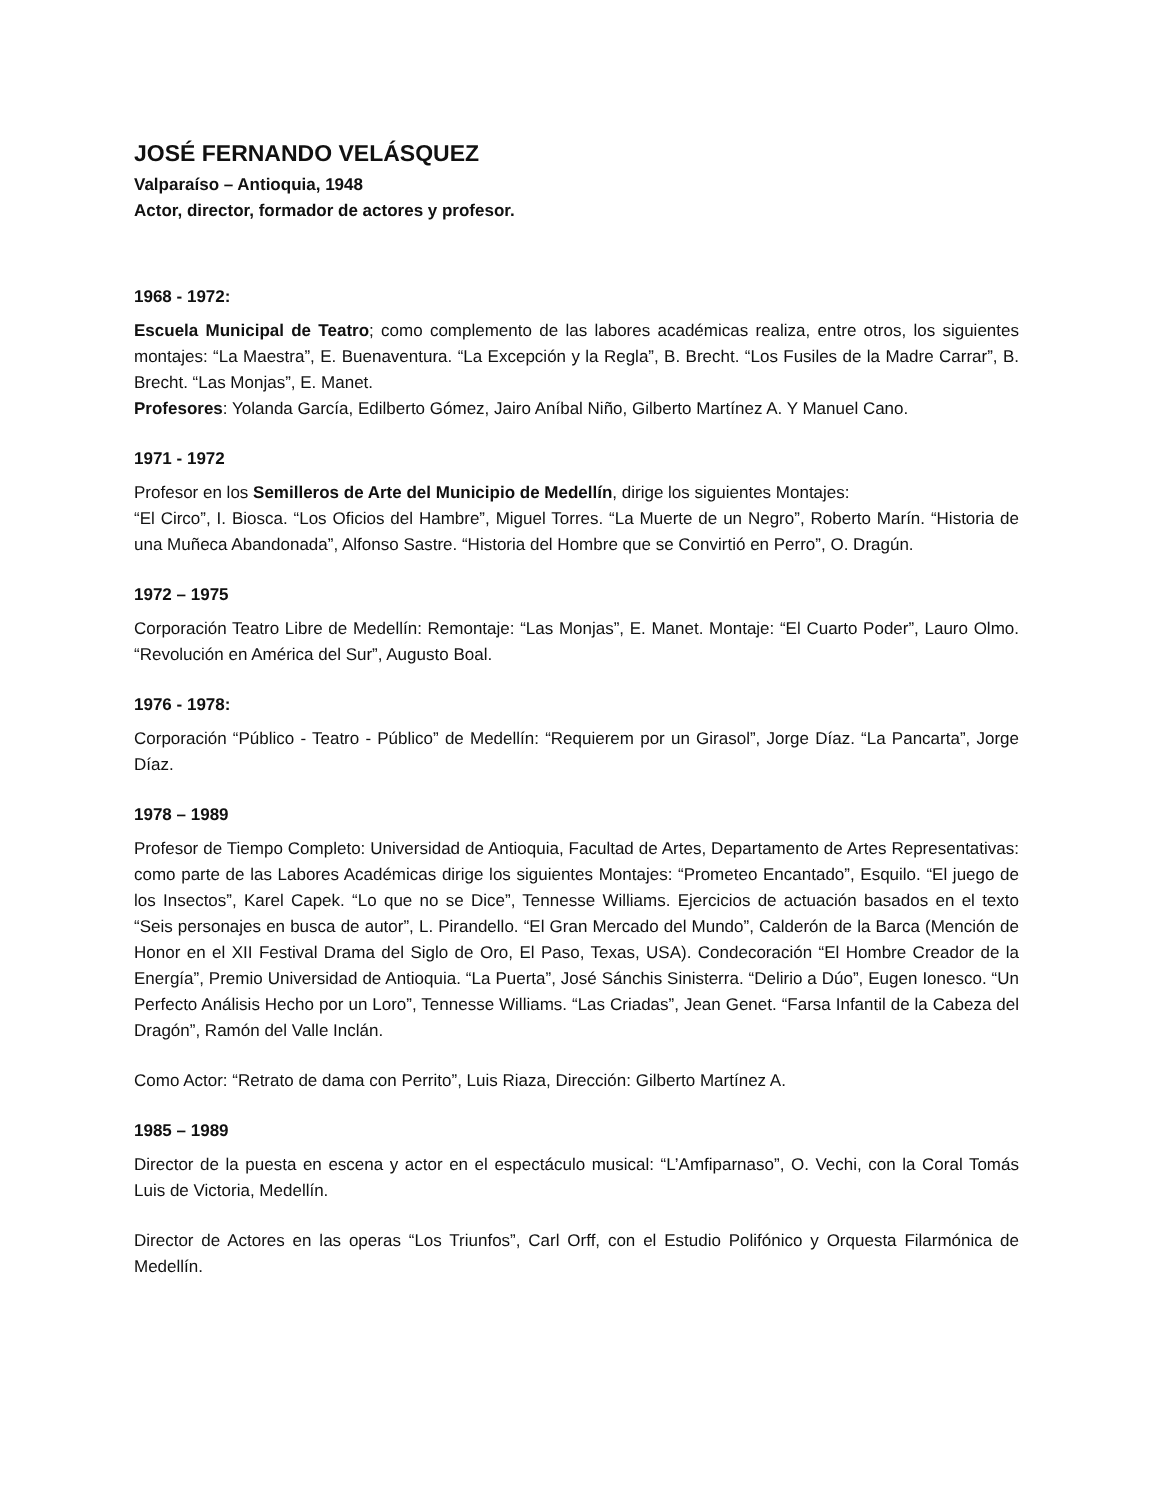JOSÉ FERNANDO VELÁSQUEZ
Valparaíso – Antioquia, 1948
Actor, director, formador de actores y profesor.
1968 - 1972:
Escuela Municipal de Teatro; como complemento de las labores académicas realiza, entre otros, los siguientes montajes: “La Maestra”, E. Buenaventura. “La Excepción y la Regla”, B. Brecht. “Los Fusiles de la Madre Carrar”, B. Brecht. “Las Monjas”, E. Manet.
Profesores: Yolanda García, Edilberto Gómez, Jairo Aníbal Niño, Gilberto Martínez A. Y Manuel Cano.
1971 - 1972
Profesor en los Semilleros de Arte del Municipio de Medellín, dirige los siguientes Montajes:
“El Circo”, I. Biosca. “Los Oficios del Hambre”, Miguel Torres. “La Muerte de un Negro”, Roberto Marín. “Historia de una Muñeca Abandonada”, Alfonso Sastre. “Historia del Hombre que se Convirtió en Perro”, O. Dragún.
1972 – 1975
Corporación Teatro Libre de Medellín: Remontaje: “Las Monjas”, E. Manet. Montaje: “El Cuarto Poder”, Lauro Olmo. “Revolución en América del Sur”, Augusto Boal.
1976 - 1978:
Corporación “Público - Teatro - Público” de Medellín: “Requierem por un Girasol”, Jorge Díaz. “La Pancarta”, Jorge Díaz.
1978 – 1989
Profesor de Tiempo Completo: Universidad de Antioquia, Facultad de Artes, Departamento de Artes Representativas: como parte de las Labores Académicas dirige los siguientes Montajes: “Prometeo Encantado”, Esquilo. “El juego de los Insectos”, Karel Capek. “Lo que no se Dice”, Tennesse Williams. Ejercicios de actuación basados en el texto “Seis personajes en busca de autor”, L. Pirandello. “El Gran Mercado del Mundo”, Calderón de la Barca (Mención de Honor en el XII Festival Drama del Siglo de Oro, El Paso, Texas, USA). Condecoración “El Hombre Creador de la Energía”, Premio Universidad de Antioquia. “La Puerta”, José Sánchis Sinisterra. “Delirio a Dúo”, Eugen Ionesco. “Un Perfecto Análisis Hecho por un Loro”, Tennesse Williams. “Las Criadas”, Jean Genet. “Farsa Infantil de la Cabeza del Dragón”, Ramón del Valle Inclán.
Como Actor: “Retrato de dama con Perrito”, Luis Riaza, Dirección: Gilberto Martínez A.
1985 – 1989
Director de la puesta en escena y actor en el espectáculo musical: “L’Amfiparnaso”, O. Vechi, con la Coral Tomás Luis de Victoria, Medellín.
Director de Actores en las operas “Los Triunfos”, Carl Orff, con el Estudio Polifónico y Orquesta Filarmónica de Medellín.